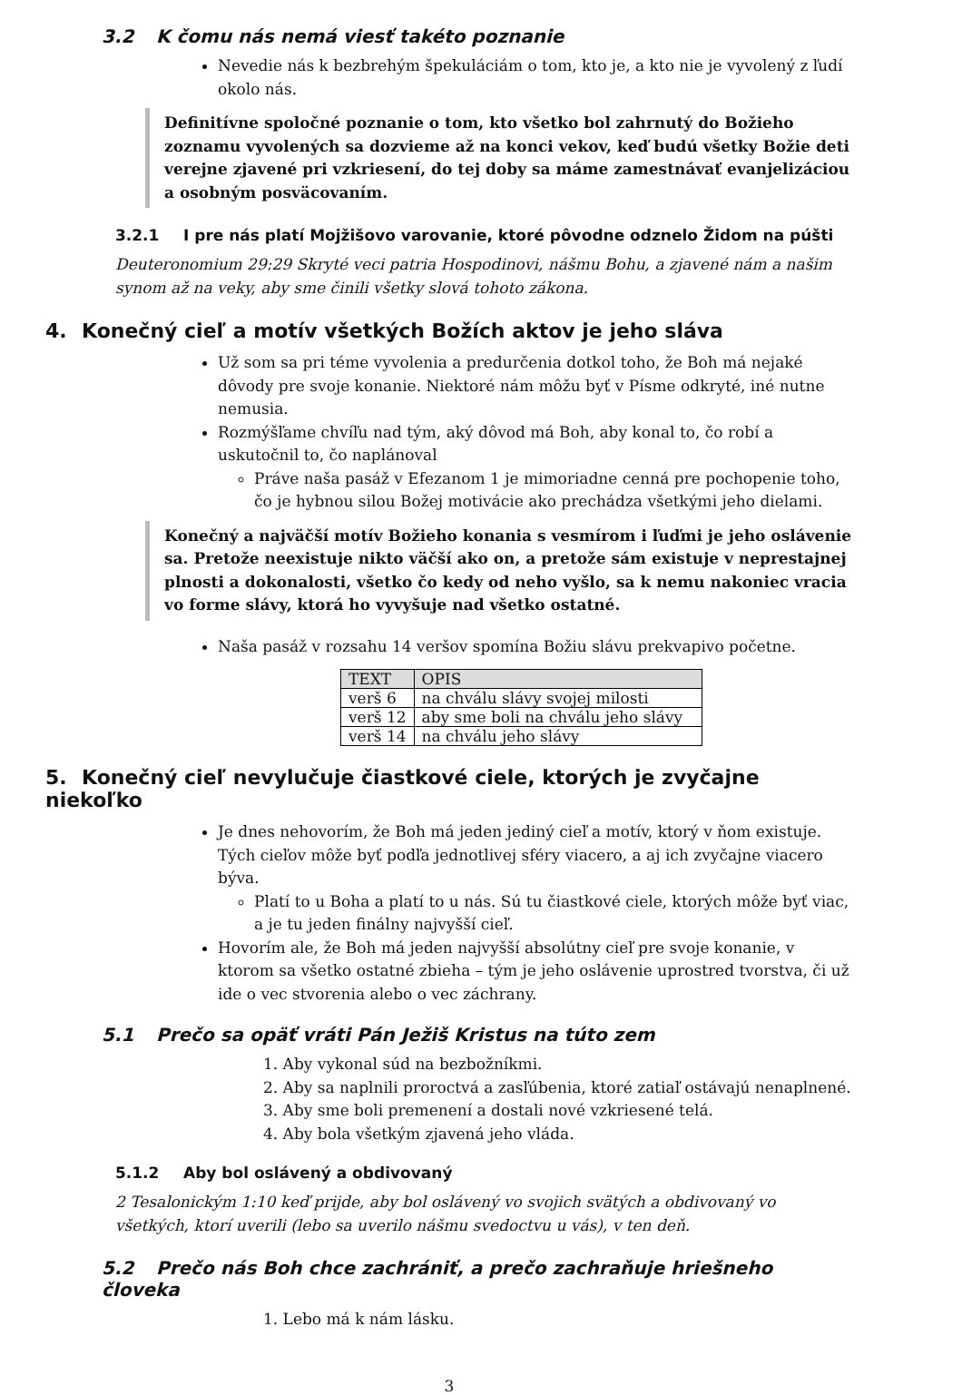3.2 K čomu nás nemá viesť takéto poznanie
Nevedie nás k bezbrehým špekuláciám o tom, kto je, a kto nie je vyvolený z ľudí okolo nás.
Definitívne spoločné poznanie o tom, kto všetko bol zahrnutý do Božieho zoznamu vyvolených sa dozvieme až na konci vekov, keď budú všetky Božie deti verejne zjavené pri vzkriesení, do tej doby sa máme zamestnávať evanjelizáciou a osobným posväcovaním.
3.2.1 I pre nás platí Mojžišovo varovanie, ktoré pôvodne odznelo Židom na púšti
Deuteronomium 29:29 Skryté veci patria Hospodinovi, nášmu Bohu, a zjavené nám a našim synom až na veky, aby sme činili všetky slová tohoto zákona.
4. Konečný cieľ a motív všetkých Božích aktov je jeho sláva
Už som sa pri téme vyvolenia a predurčenia dotkol toho, že Boh má nejaké dôvody pre svoje konanie. Niektoré nám môžu byť v Písme odkryté, iné nutne nemusia.
Rozmýšľame chvíľu nad tým, aký dôvod má Boh, aby konal to, čo robí a uskutočnil to, čo naplánoval
Práve naša pasáž v Efezanom 1 je mimoriadne cenná pre pochopenie toho, čo je hybnou silou Božej motivácie ako prechádza všetkými jeho dielami.
Konečný a najväčší motív Božieho konania s vesmírom i ľuďmi je jeho oslávenie sa. Pretože neexistuje nikto väčší ako on, a pretože sám existuje v neprestajnej plnosti a dokonalosti, všetko čo kedy od neho vyšlo, sa k nemu nakoniec vracia vo forme slávy, ktorá ho vyvyšuje nad všetko ostatné.
Naša pasáž v rozsahu 14 veršov spomína Božiu slávu prekvapivo početne.
| TEXT | OPIS |
| --- | --- |
| verš 6 | na chválu slávy svojej milosti |
| verš 12 | aby sme boli na chválu jeho slávy |
| verš 14 | na chválu jeho slávy |
5. Konečný cieľ nevylučuje čiastkové ciele, ktorých je zvyčajne niekoľko
Je dnes nehovorím, že Boh má jeden jediný cieľ a motív, ktorý v ňom existuje. Tých cieľov môže byť podľa jednotlivej sféry viacero, a aj ich zvyčajne viacero býva.
Platí to u Boha a platí to u nás. Sú tu čiastkové ciele, ktorých môže byť viac, a je tu jeden finálny najvyšší cieľ.
Hovorím ale, že Boh má jeden najvyšší absolútny cieľ pre svoje konanie, v ktorom sa všetko ostatné zbieha – tým je jeho oslávenie uprostred tvorstva, či už ide o vec stvorenia alebo o vec záchrany.
5.1 Prečo sa opäť vráti Pán Ježiš Kristus na túto zem
1. Aby vykonal súd na bezbožníkmi.
2. Aby sa naplnili proroctvá a zasľúbenia, ktoré zatiaľ ostávajú nenaplnené.
3. Aby sme boli premenení a dostali nové vzkriesené telá.
4. Aby bola všetkým zjavená jeho vláda.
5.1.2 Aby bol oslávený a obdivovaný
2 Tesalonickým 1:10 keď prijde, aby bol oslávený vo svojich svätých a obdivovaný vo všetkých, ktorí uverili (lebo sa uverilo nášmu svedoctvu u vás), v ten deň.
5.2 Prečo nás Boh chce zachrániť, a prečo zachraňuje hriešneho človeka
1. Lebo má k nám lásku.
3